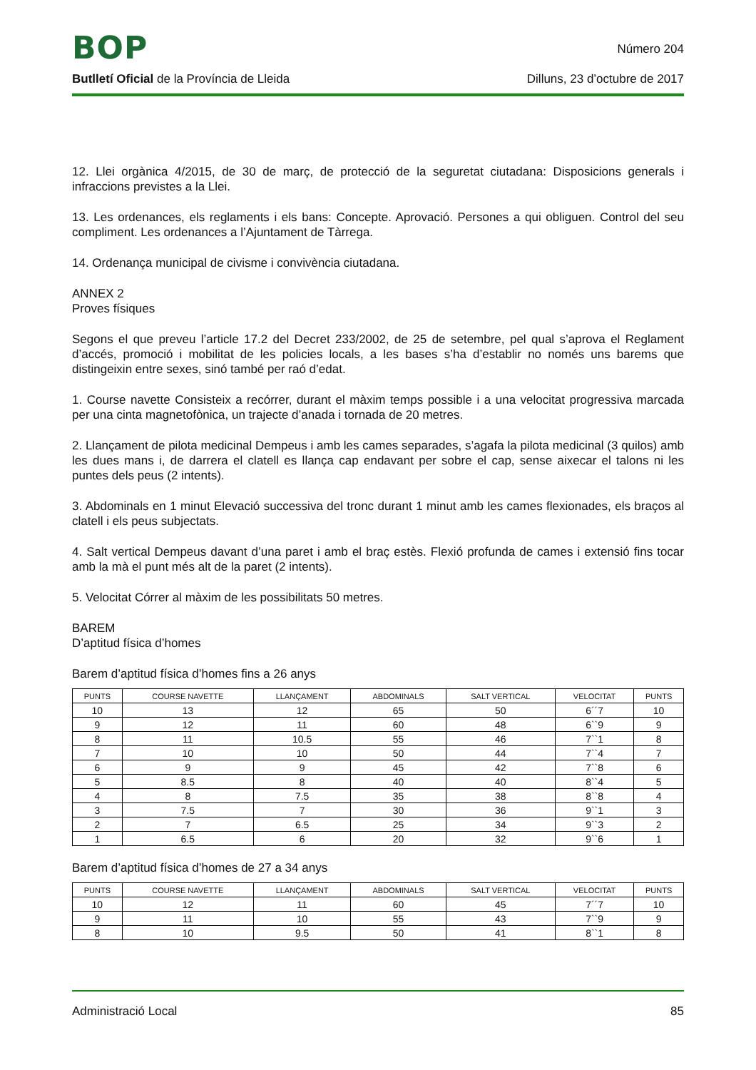BOP
Número 204
Butlletí Oficial de la Província de Lleida
Dilluns, 23 d’octubre de 2017
12. Llei orgànica 4/2015, de 30 de març, de protecció de la seguretat ciutadana: Disposicions generals i infraccions previstes a la Llei.
13. Les ordenances, els reglaments i els bans: Concepte. Aprovació. Persones a qui obliguen. Control del seu compliment. Les ordenances a l’Ajuntament de Tàrrega.
14. Ordenança municipal de civisme i convivència ciutadana.
ANNEX 2
Proves físiques
Segons el que preveu l’article 17.2 del Decret 233/2002, de 25 de setembre, pel qual s’aprova el Reglament d’accés, promoció i mobilitat de les policies locals, a les bases s’ha d’establir no només uns barems que distingeixin entre sexes, sinó també per raó d’edat.
1. Course navette Consisteix a recórrer, durant el màxim temps possible i a una velocitat progressiva marcada per una cinta magnetofònica, un trajecte d’anada i tornada de 20 metres.
2. Llançament de pilota medicinal Dempeus i amb les cames separades, s’agafa la pilota medicinal (3 quilos) amb les dues mans i, de darrera el clatell es llança cap endavant per sobre el cap, sense aixecar el talons ni les puntes dels peus (2 intents).
3. Abdominals en 1 minut Elevació successiva del tronc durant 1 minut amb les cames flexionades, els braços al clatell i els peus subjectats.
4. Salt vertical Dempeus davant d’una paret i amb el braç estès. Flexió profunda de cames i extensió fins tocar amb la mà el punt més alt de la paret (2 intents).
5. Velocitat Córrer al màxim de les possibilitats 50 metres.
BAREM
D’aptitud física d’homes
Barem d’aptitud física d’homes fins a 26 anys
| PUNTS | COURSE NAVETTE | LLANÇAMENT | ABDOMINALS | SALT VERTICAL | VELOCITAT | PUNTS |
| --- | --- | --- | --- | --- | --- | --- |
| 10 | 13 | 12 | 65 | 50 | 6´´7 | 10 |
| 9 | 12 | 11 | 60 | 48 | 6``9 | 9 |
| 8 | 11 | 10.5 | 55 | 46 | 7``1 | 8 |
| 7 | 10 | 10 | 50 | 44 | 7``4 | 7 |
| 6 | 9 | 9 | 45 | 42 | 7``8 | 6 |
| 5 | 8.5 | 8 | 40 | 40 | 8``4 | 5 |
| 4 | 8 | 7.5 | 35 | 38 | 8``8 | 4 |
| 3 | 7.5 | 7 | 30 | 36 | 9``1 | 3 |
| 2 | 7 | 6.5 | 25 | 34 | 9``3 | 2 |
| 1 | 6.5 | 6 | 20 | 32 | 9``6 | 1 |
Barem d’aptitud física d’homes de 27 a 34 anys
| PUNTS | COURSE NAVETTE | LLANÇAMENT | ABDOMINALS | SALT VERTICAL | VELOCITAT | PUNTS |
| --- | --- | --- | --- | --- | --- | --- |
| 10 | 12 | 11 | 60 | 45 | 7´´7 | 10 |
| 9 | 11 | 10 | 55 | 43 | 7``9 | 9 |
| 8 | 10 | 9.5 | 50 | 41 | 8``1 | 8 |
Administració Local 85